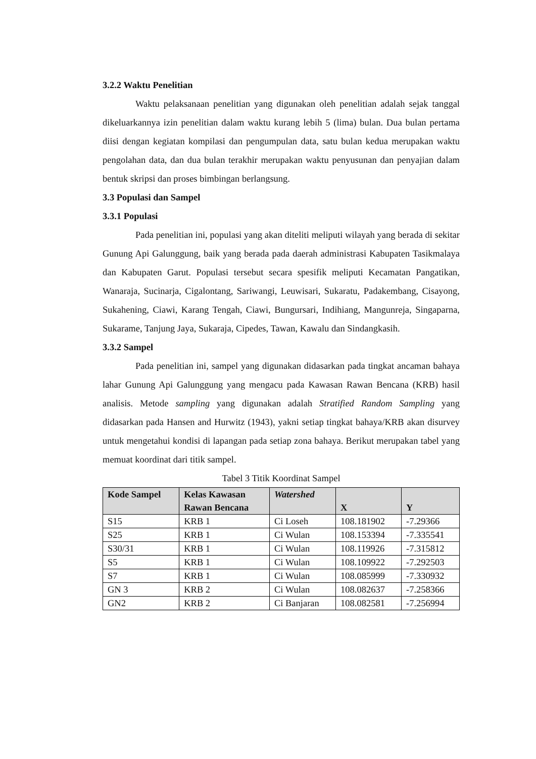3.2.2 Waktu Penelitian
Waktu pelaksanaan penelitian yang digunakan oleh penelitian adalah sejak tanggal dikeluarkannya izin penelitian dalam waktu kurang lebih 5 (lima) bulan. Dua bulan pertama diisi dengan kegiatan kompilasi dan pengumpulan data, satu bulan kedua merupakan waktu pengolahan data, dan dua bulan terakhir merupakan waktu penyusunan dan penyajian dalam bentuk skripsi dan proses bimbingan berlangsung.
3.3 Populasi dan Sampel
3.3.1 Populasi
Pada penelitian ini, populasi yang akan diteliti meliputi wilayah yang berada di sekitar Gunung Api Galunggung, baik yang berada pada daerah administrasi Kabupaten Tasikmalaya dan Kabupaten Garut. Populasi tersebut secara spesifik meliputi Kecamatan Pangatikan, Wanaraja, Sucinarja, Cigalontang, Sariwangi, Leuwisari, Sukaratu, Padakembang, Cisayong, Sukahening, Ciawi, Karang Tengah, Ciawi, Bungursari, Indihiang, Mangunreja, Singaparna, Sukarame, Tanjung Jaya, Sukaraja, Cipedes, Tawan, Kawalu dan Sindangkasih.
3.3.2 Sampel
Pada penelitian ini, sampel yang digunakan didasarkan pada tingkat ancaman bahaya lahar Gunung Api Galunggung yang mengacu pada Kawasan Rawan Bencana (KRB) hasil analisis. Metode sampling yang digunakan adalah Stratified Random Sampling yang didasarkan pada Hansen and Hurwitz (1943), yakni setiap tingkat bahaya/KRB akan disurvey untuk mengetahui kondisi di lapangan pada setiap zona bahaya. Berikut merupakan tabel yang memuat koordinat dari titik sampel.
Tabel 3 Titik Koordinat Sampel
| Kode Sampel | Kelas Kawasan Rawan Bencana | Watershed | X | Y |
| --- | --- | --- | --- | --- |
| S15 | KRB 1 | Ci Loseh | 108.181902 | -7.29366 |
| S25 | KRB 1 | Ci Wulan | 108.153394 | -7.335541 |
| S30/31 | KRB 1 | Ci Wulan | 108.119926 | -7.315812 |
| S5 | KRB 1 | Ci Wulan | 108.109922 | -7.292503 |
| S7 | KRB 1 | Ci Wulan | 108.085999 | -7.330932 |
| GN 3 | KRB 2 | Ci Wulan | 108.082637 | -7.258366 |
| GN2 | KRB 2 | Ci Banjaran | 108.082581 | -7.256994 |